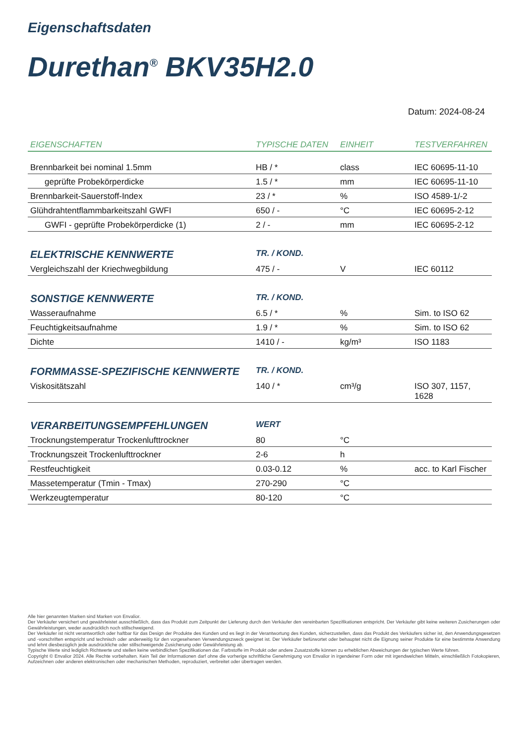Eigenschaftsdaten
Durethan<sup>®</sup> BKV35H2.0
Datum: 2024-08-24
| EIGENSCHAFTEN | TYPISCHE DATEN | EINHEIT | TESTVERFAHREN |
| --- | --- | --- | --- |
| Brennbarkeit bei nominal 1.5mm | HB / * | class | IEC 60695-11-10 |
| geprüfte Probekörperdicke | 1.5 / * | mm | IEC 60695-11-10 |
| Brennbarkeit-Sauerstoff-Index | 23 / * | % | ISO 4589-1/-2 |
| Glühdrahtentflammbarkeitszahl GWFI | 650 / - | °C | IEC 60695-2-12 |
| GWFI - geprüfte Probekörperdicke (1) | 2 / - | mm | IEC 60695-2-12 |
| ELEKTRISCHE KENNWERTE | TR. / KOND. | | |
| Vergleichszahl der Kriechwegbildung | 475 / - | V | IEC 60112 |
| SONSTIGE KENNWERTE | TR. / KOND. | | |
| Wasseraufnahme | 6.5 / * | % | Sim. to ISO 62 |
| Feuchtigkeitsaufnahme | 1.9 / * | % | Sim. to ISO 62 |
| Dichte | 1410 / - | kg/m³ | ISO 1183 |
| FORMMASSE-SPEZIFISCHE KENNWERTE | TR. / KOND. | | |
| Viskositätszahl | 140 / * | cm³/g | ISO 307, 1157, 1628 |
| VERARBEITUNGSEMPFEHLUNGEN | WERT | | |
| Trocknungstemperatur Trockenlufttrockner | 80 | °C | |
| Trocknungszeit Trockenlufttrockner | 2-6 | h | |
| Restfeuchtigkeit | 0.03-0.12 | % | acc. to Karl Fischer |
| Massetemperatur (Tmin - Tmax) | 270-290 | °C | |
| Werkzeugtemperatur | 80-120 | °C | |
Alle hier genannten Marken sind Marken von Envalior.
Der Verkäufer versichert und gewährleistet ausschließlich, dass das Produkt zum Zeitpunkt der Lieferung durch den Verkäufer den vereinbarten Spezifikationen entspricht. Der Verkäufer gibt keine weiteren Zusicherungen oder Gewährleistungen, weder ausdrücklich noch stillschweigend.
Der Verkäufer ist nicht verantwortlich oder haftbar für das Design der Produkte des Kunden und es liegt in der Verantwortung des Kunden, sicherzustellen, dass das Produkt des Verkäufers sicher ist, den Anwendungsgesetzen und -vorschriften entspricht und technisch oder anderweitig für den vorgesehenen Verwendungszweck geeignet ist. Der Verkäufer befürwortet oder behauptet nicht die Eignung seiner Produkte für eine bestimmte Anwendung und lehnt diesbezüglich jede ausdrückliche oder stillschweigende Zusicherung oder Gewährleistung ab.
Typische Werte sind lediglich Richtwerte und stellen keine verbindlichen Spezifikationen dar. Farbstoffe im Produkt oder andere Zusatzstoffe können zu erheblichen Abweichungen der typischen Werte führen.
Copyright © Envalior 2024. Alle Rechte vorbehalten. Kein Teil der Informationen darf ohne die vorherige schriftliche Genehmigung von Envalior in irgendeiner Form oder mit irgendwelchen Mitteln, einschließlich Fotokopieren, Aufzeichnen oder anderen elektronischen oder mechanischen Methoden, reproduziert, verbreitet oder übertragen werden.